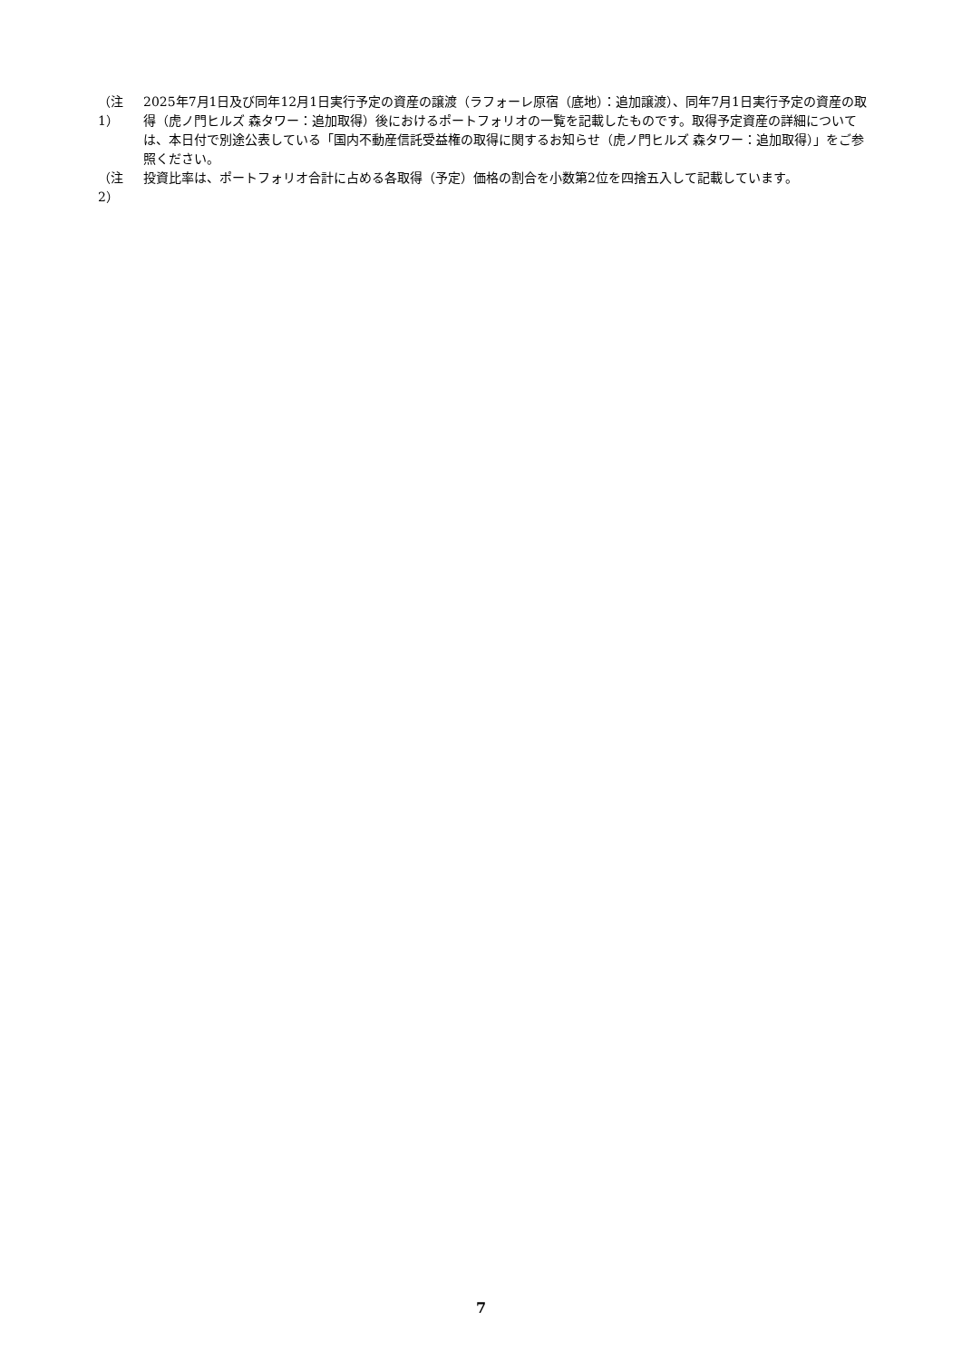（注1） 2025年7月1日及び同年12月1日実行予定の資産の譲渡（ラフォーレ原宿（底地）：追加譲渡）、同年7月1日実行予定の資産の取得（虎ノ門ヒルズ 森タワー：追加取得）後におけるポートフォリオの一覧を記載したものです。取得予定資産の詳細については、本日付で別途公表している「国内不動産信託受益権の取得に関するお知らせ（虎ノ門ヒルズ 森タワー：追加取得）」をご参照ください。
（注2） 投資比率は、ポートフォリオ合計に占める各取得（予定）価格の割合を小数第2位を四捨五入して記載しています。
7